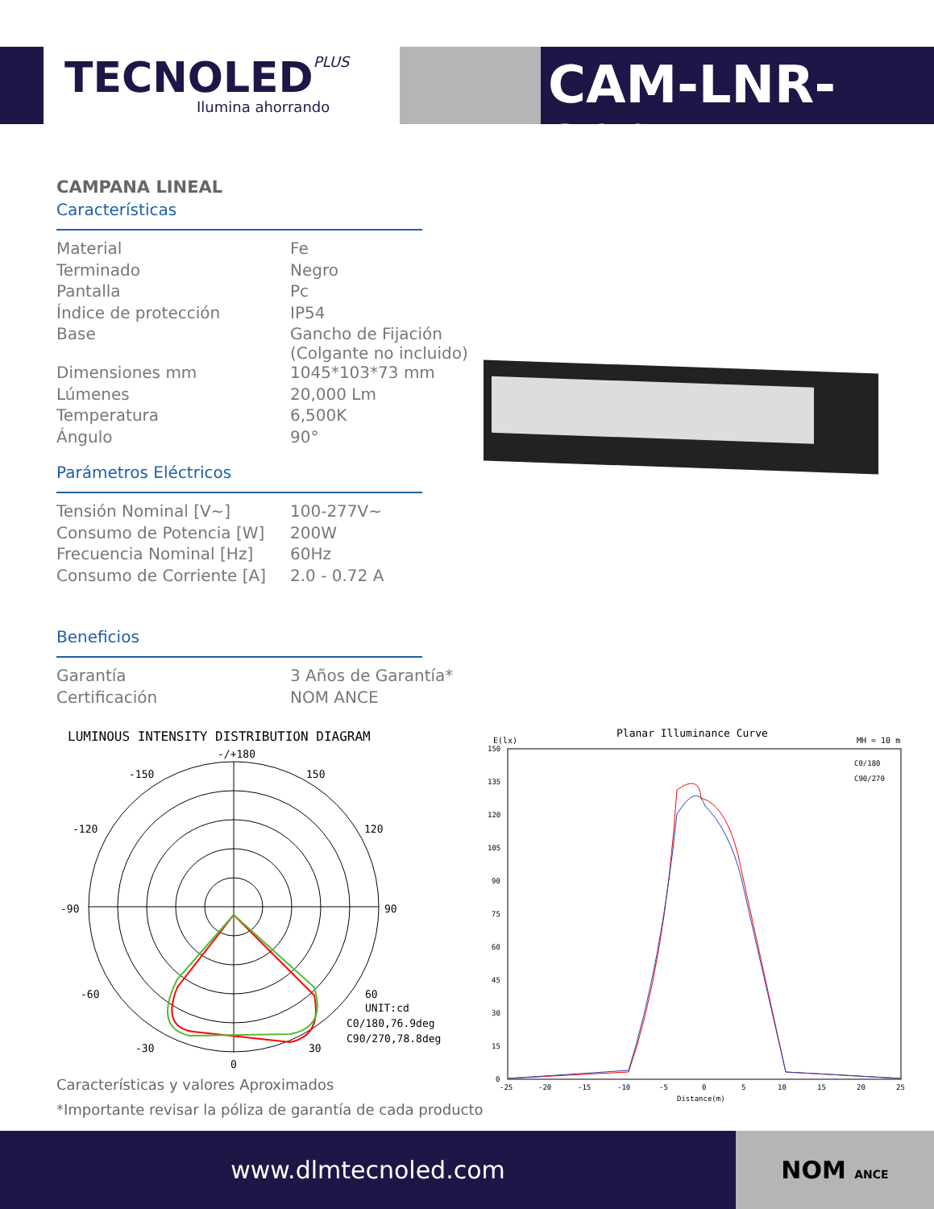TECNOLEDPLUS
Ilumina ahorrando CAM-LNR-200W
CAMPANA LINEAL
Características
| Material | Fe |
| Terminado | Negro |
| Pantalla | Pc |
| Índice de protección | IP54 |
| Base | Gancho de Fijación (Colgante no incluido) |
| Dimensiones mm | 1045*103*73 mm |
| Lúmenes | 20,000 Lm |
| Temperatura | 6,500K |
| Ángulo | 90° |
Parámetros Eléctricos
| Tensión Nominal [V~] | 100-277V~ |
| Consumo de Potencia [W] | 200W |
| Frecuencia Nominal [Hz] | 60Hz |
| Consumo de Corriente [A] | 2.0 - 0.72 A |
Beneficios
| Garantía | 3 Años de Garantía* |
| Certificación | NOM ANCE |
LUMINOUS INTENSITY DISTRIBUTION DIAGRAM
-/+180
-150
150
-120
120
-90
90
-60
60
-30
30
0
UNIT:cd
C0/180,76.9deg
C90/270,78.8deg
Planar Illuminance Curve
E(lx)
MH = 10 m
150
135
120
105
90
75
60
45
30
15
0
-25
-20
-15
-10
-5
0
5
10
15
20
25
Distance(m)
C0/180
C90/270
Características y valores Aproximados
*Importante revisar la póliza de garantía de cada producto
www.dlmtecnoled.com NOM ANCE